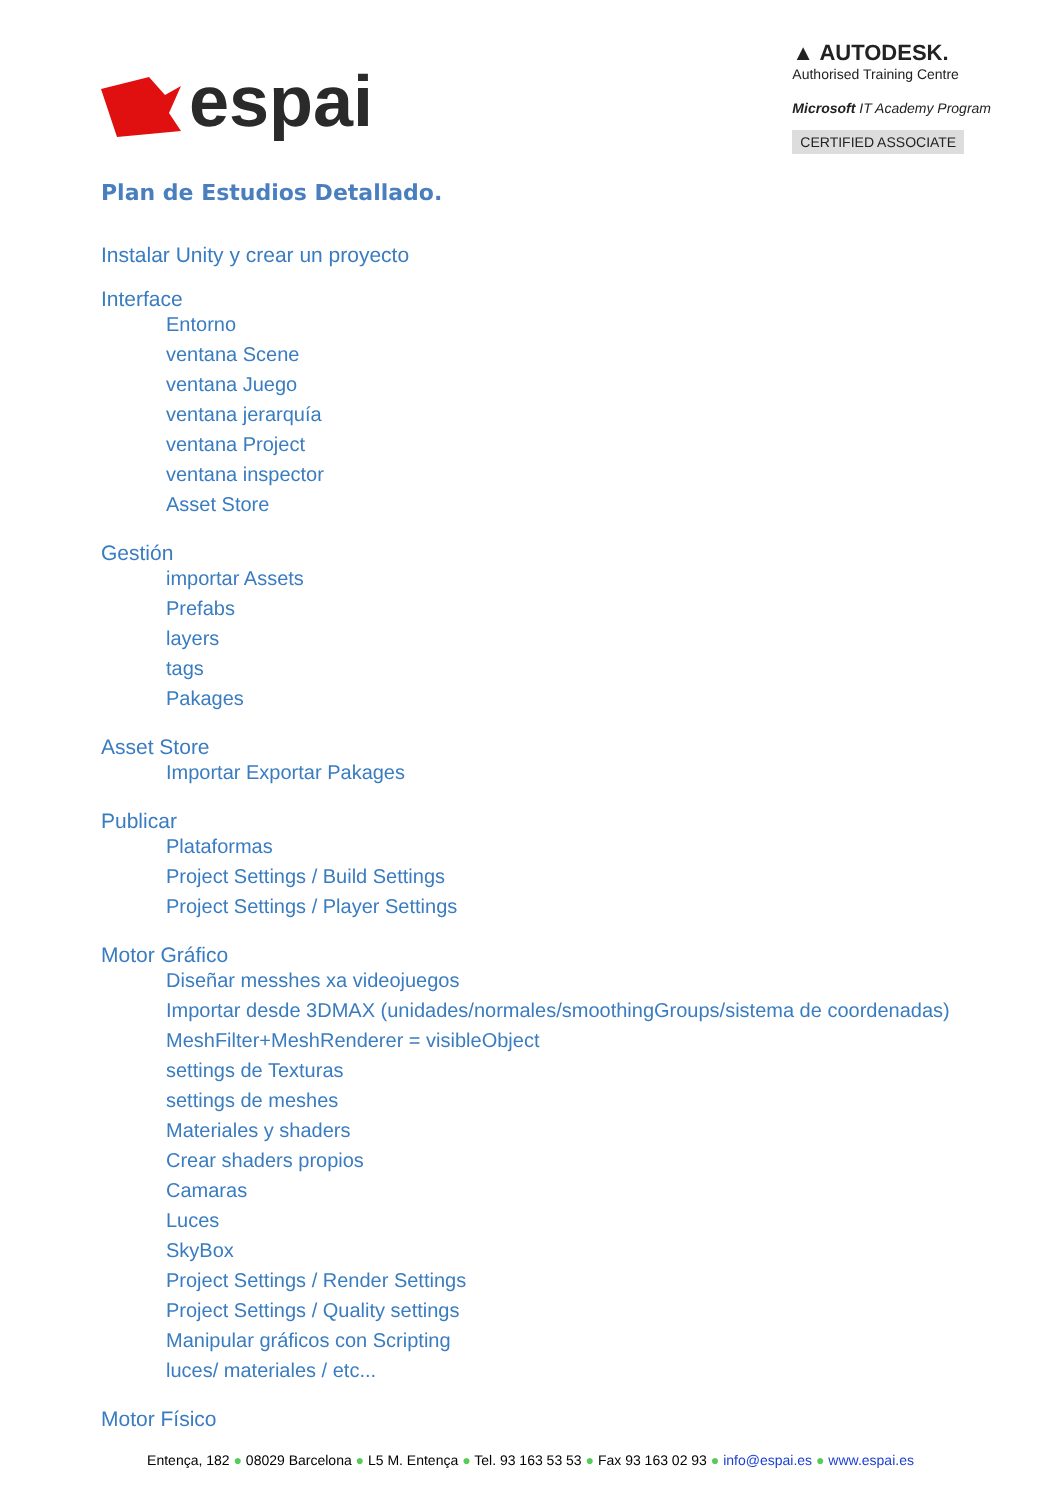espai
▲ AUTODESK.
Authorised Training Centre
Microsoft IT Academy Program
CERTIFIED ASSOCIATE
Plan de Estudios Detallado.
Instalar Unity y crear un proyecto
Interface
Entorno
ventana Scene
ventana Juego
ventana jerarquía
ventana Project
ventana inspector
Asset Store
Gestión
importar Assets
Prefabs
layers
tags
Pakages
Asset Store
Importar Exportar Pakages
Publicar
Plataformas
Project Settings / Build Settings
Project Settings / Player Settings
Motor Gráfico
Diseñar messhes xa videojuegos
Importar desde 3DMAX (unidades/normales/smoothingGroups/sistema de coordenadas)
MeshFilter+MeshRenderer = visibleObject
settings de Texturas
settings de meshes
Materiales y shaders
Crear shaders propios
Camaras
Luces
SkyBox
Project Settings / Render Settings
Project Settings / Quality settings
Manipular gráficos con Scripting
luces/ materiales / etc...
Motor Físico
Entença, 182 ● 08029 Barcelona ● L5 M. Entença ● Tel. 93 163 53 53 ● Fax 93 163 02 93 ● info@espai.es ● www.espai.es